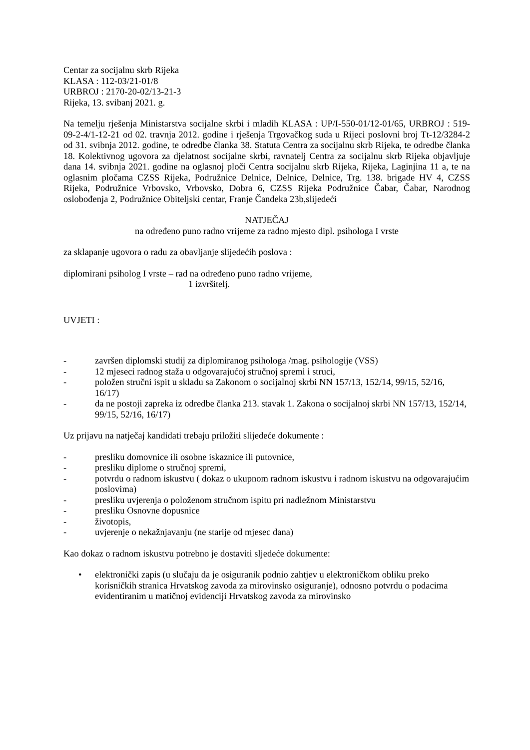Centar za socijalnu skrb Rijeka
KLASA : 112-03/21-01/8
URBROJ : 2170-20-02/13-21-3
Rijeka, 13. svibanj 2021. g.
Na temelju rješenja Ministarstva socijalne skrbi i mladih KLASA : UP/I-550-01/12-01/65, URBROJ : 519-09-2-4/1-12-21 od 02. travnja 2012. godine i rješenja Trgovačkog suda u Rijeci poslovni broj Tt-12/3284-2 od 31. svibnja 2012. godine, te odredbe članka 38. Statuta Centra za socijalnu skrb Rijeka, te odredbe članka 18. Kolektivnog ugovora za djelatnost socijalne skrbi, ravnatelj Centra za socijalnu skrb Rijeka objavljuje dana 14. svibnja 2021. godine na oglasnoj ploči Centra socijalnu skrb Rijeka, Rijeka, Laginjina 11 a, te na oglasnim pločama CZSS Rijeka, Podružnice Delnice, Delnice, Delnice, Trg. 138. brigade HV 4, CZSS Rijeka, Podružnice Vrbovsko, Vrbovsko, Dobra 6, CZSS Rijeka Podružnice Čabar, Čabar, Narodnog oslobođenja 2, Podružnice Obiteljski centar, Franje Čandeka 23b,slijedeći
NATJEČAJ
na određeno puno radno vrijeme za radno mjesto dipl. psihologa I vrste
za sklapanje ugovora o radu za obavljanje slijedećih poslova :
diplomirani psiholog I vrste – rad na određeno puno radno vrijeme,
1 izvršitelj.
UVJETI :
- završen diplomski studij za diplomiranog psihologa /mag. psihologije (VSS)
- 12 mjeseci radnog staža u odgovarajućoj stručnoj spremi i struci,
- položen stručni ispit u skladu sa Zakonom o socijalnoj skrbi NN 157/13, 152/14, 99/15, 52/16, 16/17)
- da ne postoji zapreka iz odredbe članka 213. stavak 1. Zakona o socijalnoj skrbi NN 157/13, 152/14, 99/15, 52/16, 16/17)
Uz prijavu na natječaj kandidati trebaju priložiti slijedeće dokumente :
- presliku domovnice ili osobne iskaznice ili putovnice,
- presliku diplome o stručnoj spremi,
- potvrdu o radnom iskustvu ( dokaz o ukupnom radnom iskustvu i radnom iskustvu na odgovarajućim poslovima)
- presliku uvjerenja o položenom stručnom ispitu pri nadležnom Ministarstvu
- presliku Osnovne dopusnice
- životopis,
- uvjerenje o nekažnjavanju (ne starije od mjesec dana)
Kao dokaz o radnom iskustvu potrebno je dostaviti sljedeće dokumente:
• elektronički zapis (u slučaju da je osiguranik podnio zahtjev u elektroničkom obliku preko korisničkih stranica Hrvatskog zavoda za mirovinsko osiguranje), odnosno potvrdu o podacima evidentiranim u matičnoj evidenciji Hrvatskog zavoda za mirovinsko